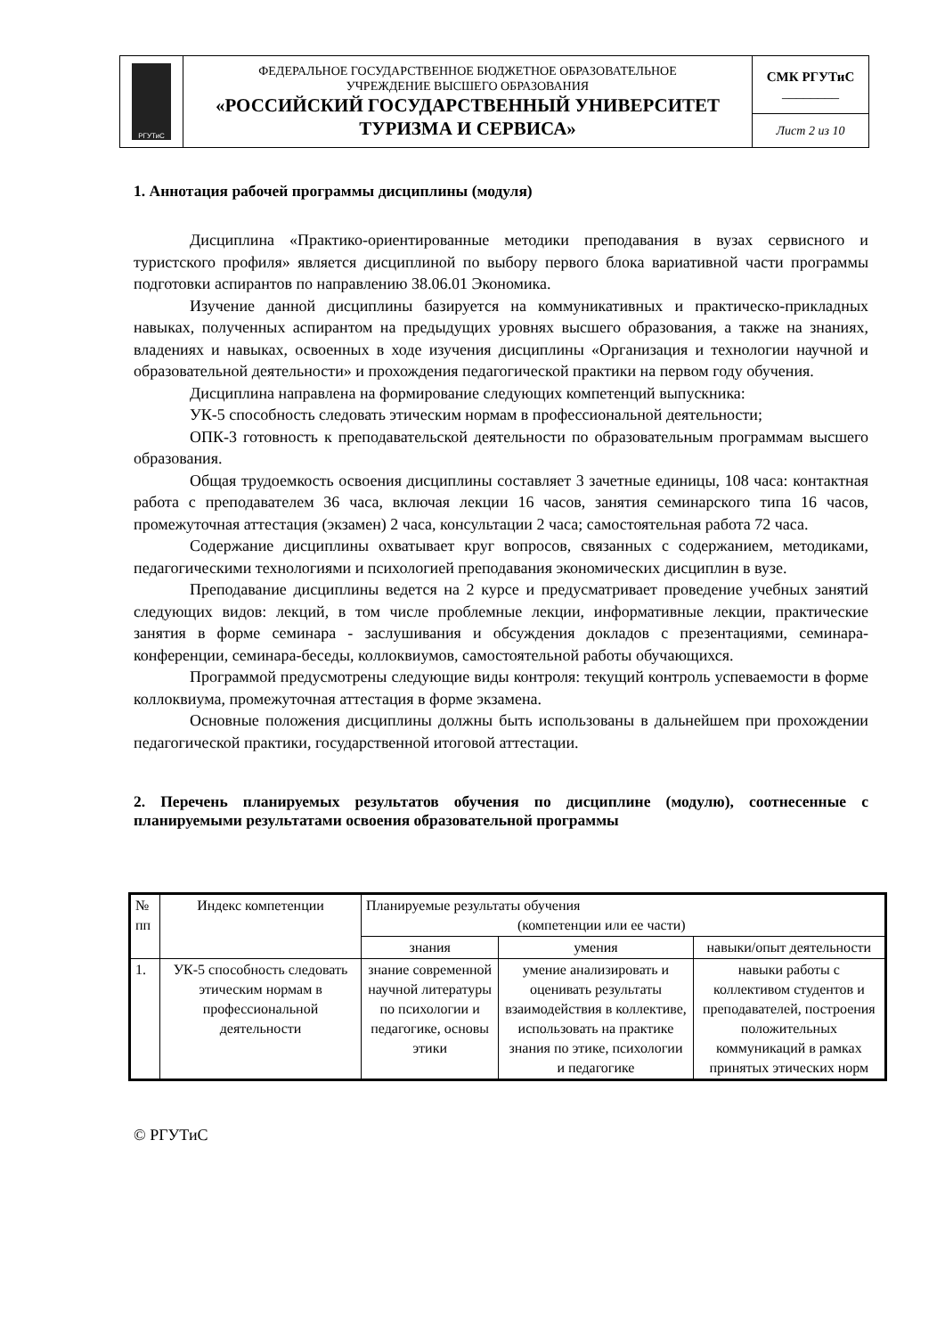| РГУТиС | ФЕДЕРАЛЬНОЕ ГОСУДАРСТВЕННОЕ БЮДЖЕТНОЕ ОБРАЗОВАТЕЛЬНОЕ УЧРЕЖДЕНИЕ ВЫСШЕГО ОБРАЗОВАНИЯ «РОССИЙСКИЙ ГОСУДАРСТВЕННЫЙ УНИВЕРСИТЕТ ТУРИЗМА И СЕРВИСА» | СМК РГУТиС ________ |
| | | Лист 2 из 10 |
1. Аннотация рабочей программы дисциплины (модуля)
Дисциплина «Практико-ориентированные методики преподавания в вузах сервисного и туристского профиля» является дисциплиной по выбору первого блока вариативной части программы подготовки аспирантов по направлению 38.06.01 Экономика.
Изучение данной дисциплины базируется на коммуникативных и практическо-прикладных навыках, полученных аспирантом на предыдущих уровнях высшего образования, а также на знаниях, владениях и навыках, освоенных в ходе изучения дисциплины «Организация и технологии научной и образовательной деятельности» и прохождения педагогической практики на первом году обучения.
Дисциплина направлена на формирование следующих компетенций выпускника:
УК-5 способность следовать этическим нормам в профессиональной деятельности;
ОПК-3 готовность к преподавательской деятельности по образовательным программам высшего образования.
Общая трудоемкость освоения дисциплины составляет 3 зачетные единицы, 108 часа: контактная работа с преподавателем 36 часа, включая лекции 16 часов, занятия семинарского типа 16 часов, промежуточная аттестация (экзамен) 2 часа, консультации 2 часа; самостоятельная работа 72 часа.
Содержание дисциплины охватывает круг вопросов, связанных с содержанием, методиками, педагогическими технологиями и психологией преподавания экономических дисциплин в вузе.
Преподавание дисциплины ведется на 2 курсе и предусматривает проведение учебных занятий следующих видов: лекций, в том числе проблемные лекции, информативные лекции, практические занятия в форме семинара - заслушивания и обсуждения докладов с презентациями, семинара-конференции, семинара-беседы, коллоквиумов, самостоятельной работы обучающихся.
Программой предусмотрены следующие виды контроля: текущий контроль успеваемости в форме коллоквиума, промежуточная аттестация в форме экзамена.
Основные положения дисциплины должны быть использованы в дальнейшем при прохождении педагогической практики, государственной итоговой аттестации.
2. Перечень планируемых результатов обучения по дисциплине (модулю), соотнесенные с планируемыми результатами освоения образовательной программы
| № пп | Индекс компетенции | Планируемые результаты обучения (компетенции или ее части) | | |
| | | знания | умения | навыки/опыт деятельности |
| 1. | УК-5 способность следовать этическим нормам в профессиональной деятельности | знание современной научной литературы по психологии и педагогике, основы этики | умение анализировать и оценивать результаты взаимодействия в коллективе, использовать на практике знания по этике, психологии и педагогике | навыки работы с коллективом студентов и преподавателей, построения положительных коммуникаций в рамках принятых этических норм |
© РГУТиС